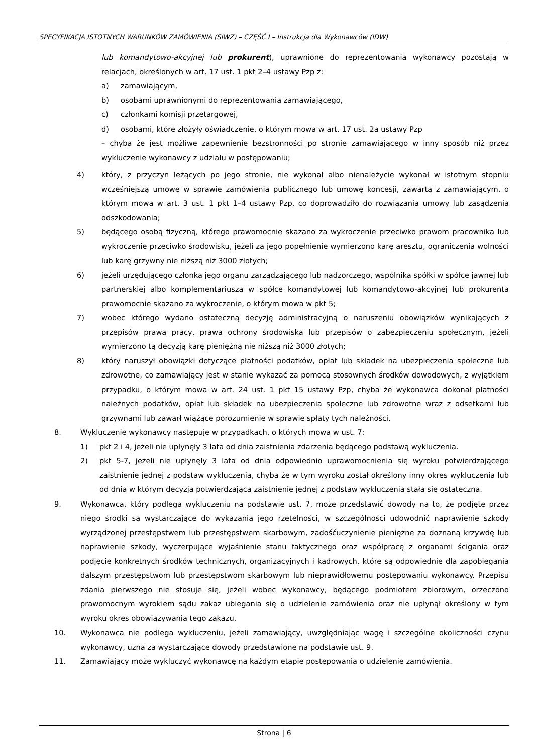SPECYFIKACJA ISTOTNYCH WARUNKÓW ZAMÓWIENIA (SIWZ) – CZĘŚĆ I – Instrukcja dla Wykonawców (IDW)
lub komandytowo-akcyjnej lub prokurent), uprawnione do reprezentowania wykonawcy pozostają w relacjach, określonych w art. 17 ust. 1 pkt 2–4 ustawy Pzp z:
a) zamawiającym,
b) osobami uprawnionymi do reprezentowania zamawiającego,
c) członkami komisji przetargowej,
d) osobami, które złożyły oświadczenie, o którym mowa w art. 17 ust. 2a ustawy Pzp
– chyba że jest możliwe zapewnienie bezstronności po stronie zamawiającego w inny sposób niż przez wykluczenie wykonawcy z udziału w postępowaniu;
4) który, z przyczyn leżących po jego stronie, nie wykonał albo nienależycie wykonał w istotnym stopniu wcześniejszą umowę w sprawie zamówienia publicznego lub umowę koncesji, zawartą z zamawiającym, o którym mowa w art. 3 ust. 1 pkt 1–4 ustawy Pzp, co doprowadziło do rozwiązania umowy lub zasądzenia odszkodowania;
5) będącego osobą fizyczną, którego prawomocnie skazano za wykroczenie przeciwko prawom pracownika lub wykroczenie przeciwko środowisku, jeżeli za jego popełnienie wymierzono karę aresztu, ograniczenia wolności lub karę grzywny nie niższą niż 3000 złotych;
6) jeżeli urzędującego członka jego organu zarządzającego lub nadzorczego, wspólnika spółki w spółce jawnej lub partnerskiej albo komplementariusza w spółce komandytowej lub komandytowo-akcyjnej lub prokurenta prawomocnie skazano za wykroczenie, o którym mowa w pkt 5;
7) wobec którego wydano ostateczną decyzję administracyjną o naruszeniu obowiązków wynikających z przepisów prawa pracy, prawa ochrony środowiska lub przepisów o zabezpieczeniu społecznym, jeżeli wymierzono tą decyzją karę pieniężną nie niższą niż 3000 złotych;
8) który naruszył obowiązki dotyczące płatności podatków, opłat lub składek na ubezpieczenia społeczne lub zdrowotne, co zamawiający jest w stanie wykazać za pomocą stosownych środków dowodowych, z wyjątkiem przypadku, o którym mowa w art. 24 ust. 1 pkt 15 ustawy Pzp, chyba że wykonawca dokonał płatności należnych podatków, opłat lub składek na ubezpieczenia społeczne lub zdrowotne wraz z odsetkami lub grzywnami lub zawarł wiążące porozumienie w sprawie spłaty tych należności.
8. Wykluczenie wykonawcy następuje w przypadkach, o których mowa w ust. 7:
1) pkt 2 i 4, jeżeli nie upłynęły 3 lata od dnia zaistnienia zdarzenia będącego podstawą wykluczenia.
2) pkt 5-7, jeżeli nie upłynęły 3 lata od dnia odpowiednio uprawomocnienia się wyroku potwierdzającego zaistnienie jednej z podstaw wykluczenia, chyba że w tym wyroku został określony inny okres wykluczenia lub od dnia w którym decyzja potwierdzająca zaistnienie jednej z podstaw wykluczenia stała się ostateczna.
9. Wykonawca, który podlega wykluczeniu na podstawie ust. 7, może przedstawić dowody na to, że podjęte przez niego środki są wystarczające do wykazania jego rzetelności, w szczególności udowodnić naprawienie szkody wyrządzonej przestępstwem lub przestępstwem skarbowym, zadośćuczynienie pieniężne za doznaną krzywdę lub naprawienie szkody, wyczerpujące wyjaśnienie stanu faktycznego oraz współpracę z organami ścigania oraz podjęcie konkretnych środków technicznych, organizacyjnych i kadrowych, które są odpowiednie dla zapobiegania dalszym przestępstwom lub przestępstwom skarbowym lub nieprawidłowemu postępowaniu wykonawcy. Przepisu zdania pierwszego nie stosuje się, jeżeli wobec wykonawcy, będącego podmiotem zbiorowym, orzeczono prawomocnym wyrokiem sądu zakaz ubiegania się o udzielenie zamówienia oraz nie upłynął określony w tym wyroku okres obowiązywania tego zakazu.
10. Wykonawca nie podlega wykluczeniu, jeżeli zamawiający, uwzględniając wagę i szczególne okoliczności czynu wykonawcy, uzna za wystarczające dowody przedstawione na podstawie ust. 9.
11. Zamawiający może wykluczyć wykonawcę na każdym etapie postępowania o udzielenie zamówienia.
Strona | 6